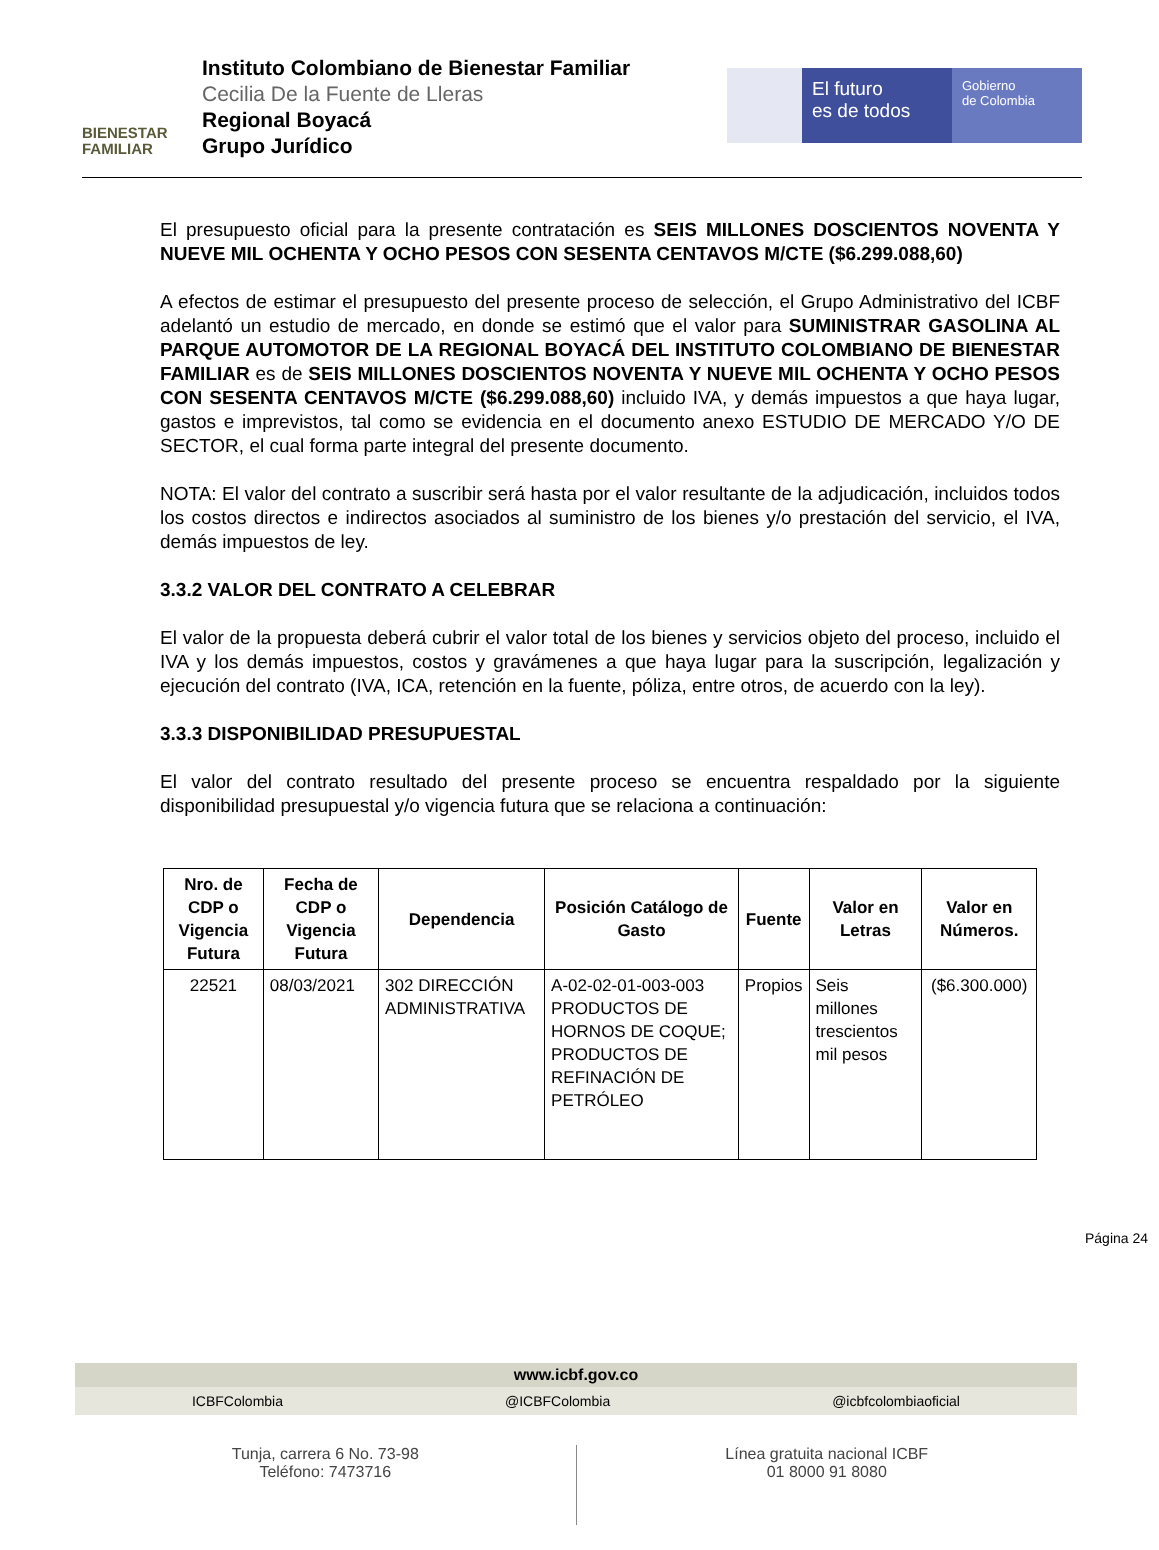BIENESTAR
FAMILIAR
Instituto Colombiano de Bienestar Familiar
Cecilia De la Fuente de Lleras
Regional Boyacá
Grupo Jurídico
El futuro
es de todos
Gobierno
de Colombia
El presupuesto oficial para la presente contratación es SEIS MILLONES DOSCIENTOS NOVENTA Y NUEVE MIL OCHENTA Y OCHO PESOS CON SESENTA CENTAVOS M/CTE ($6.299.088,60)
A efectos de estimar el presupuesto del presente proceso de selección, el Grupo Administrativo del ICBF adelantó un estudio de mercado, en donde se estimó que el valor para SUMINISTRAR GASOLINA AL PARQUE AUTOMOTOR DE LA REGIONAL BOYACÁ DEL INSTITUTO COLOMBIANO DE BIENESTAR FAMILIAR es de SEIS MILLONES DOSCIENTOS NOVENTA Y NUEVE MIL OCHENTA Y OCHO PESOS CON SESENTA CENTAVOS M/CTE ($6.299.088,60) incluido IVA, y demás impuestos a que haya lugar, gastos e imprevistos, tal como se evidencia en el documento anexo ESTUDIO DE MERCADO Y/O DE SECTOR, el cual forma parte integral del presente documento.
NOTA: El valor del contrato a suscribir será hasta por el valor resultante de la adjudicación, incluidos todos los costos directos e indirectos asociados al suministro de los bienes y/o prestación del servicio, el IVA, demás impuestos de ley.
3.3.2 VALOR DEL CONTRATO A CELEBRAR
El valor de la propuesta deberá cubrir el valor total de los bienes y servicios objeto del proceso, incluido el IVA y los demás impuestos, costos y gravámenes a que haya lugar para la suscripción, legalización y ejecución del contrato (IVA, ICA, retención en la fuente, póliza, entre otros, de acuerdo con la ley).
3.3.3 DISPONIBILIDAD PRESUPUESTAL
El valor del contrato resultado del presente proceso se encuentra respaldado por la siguiente disponibilidad presupuestal y/o vigencia futura que se relaciona a continuación:
| Nro. de CDP o Vigencia Futura | Fecha de CDP o Vigencia Futura | Dependencia | Posición Catálogo de Gasto | Fuente | Valor en Letras | Valor en Números. |
| --- | --- | --- | --- | --- | --- | --- |
| 22521 | 08/03/2021 | 302 DIRECCIÓN ADMINISTRATIVA | A-02-02-01-003-003 PRODUCTOS DE HORNOS DE COQUE; PRODUCTOS DE REFINACIÓN DE PETRÓLEO | Propios | Seis millones trescientos mil pesos | ($6.300.000) |
Página 24
www.icbf.gov.co
ICBFColombia @ICBFColombia @icbfcolombiaoficial
Tunja, carrera 6 No. 73-98
Teléfono: 7473716
Línea gratuita nacional ICBF
01 8000 91 8080